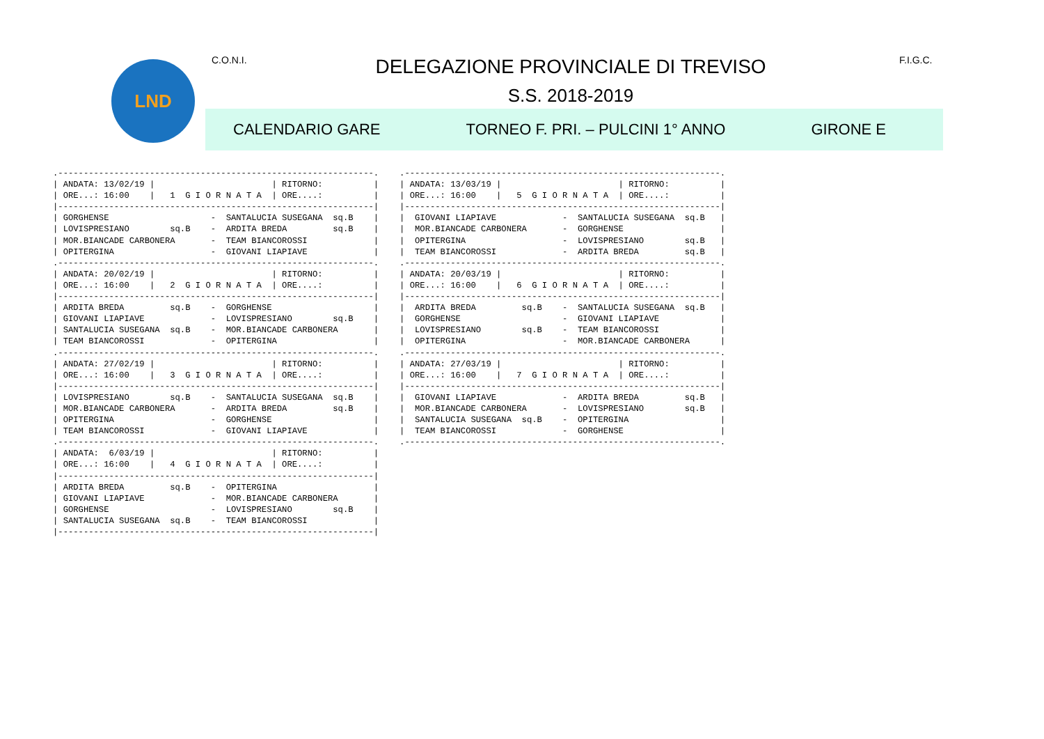LND C.O.N.I. DELEGAZIONE PROVINCIALE DI TREVISO F.I.G.C.
S.S. 2018-2019
CALENDARIO GARE TORNEO F. PRI. – PULCINI 1° ANNO GIRONE E
.--------------------------------------------------------------.
| ANDATA: 13/02/19 |                       | RITORNO:          |
| ORE...: 16:00    |   1  G I O R N A T A  | ORE....:          |
|--------------------------------------------------------------|
| GORGHENSE                    -  SANTALUCIA SUSEGANA  sq.B    |
| LOVISPRESIANO        sq.B    -  ARDITA BREDA         sq.B    |
| MOR.BIANCADE CARBONERA       -  TEAM BIANCOROSSI             |
| OPITERGINA                   -  GIOVANI LIAPIAVE             |
.--------------------------------------------------------------.
| ANDATA: 20/02/19 |                       | RITORNO:          |
| ORE...: 16:00    |   2  G I O R N A T A  | ORE....:          |
|--------------------------------------------------------------|
| ARDITA BREDA         sq.B    -  GORGHENSE                    |
| GIOVANI LIAPIAVE             -  LOVISPRESIANO        sq.B    |
| SANTALUCIA SUSEGANA  sq.B    -  MOR.BIANCADE CARBONERA       |
| TEAM BIANCOROSSI             -  OPITERGINA                   |
.--------------------------------------------------------------.
| ANDATA: 27/02/19 |                       | RITORNO:          |
| ORE...: 16:00    |   3  G I O R N A T A  | ORE....:          |
|--------------------------------------------------------------|
| LOVISPRESIANO        sq.B    -  SANTALUCIA SUSEGANA  sq.B    |
| MOR.BIANCADE CARBONERA       -  ARDITA BREDA         sq.B    |
| OPITERGINA                   -  GORGHENSE                    |
| TEAM BIANCOROSSI             -  GIOVANI LIAPIAVE             |
.--------------------------------------------------------------.
| ANDATA:  6/03/19 |                       | RITORNO:          |
| ORE...: 16:00    |   4  G I O R N A T A  | ORE....:          |
|--------------------------------------------------------------|
| ARDITA BREDA         sq.B    -  OPITERGINA                   |
| GIOVANI LIAPIAVE             -  MOR.BIANCADE CARBONERA       |
| GORGHENSE                    -  LOVISPRESIANO        sq.B    |
| SANTALUCIA SUSEGANA  sq.B    -  TEAM BIANCOROSSI             |
|--------------------------------------------------------------|
.--------------------------------------------------------------.
| ANDATA: 13/03/19 |                       | RITORNO:          |
| ORE...: 16:00    |   5  G I O R N A T A  | ORE....:          |
|--------------------------------------------------------------|
|  GIOVANI LIAPIAVE             -  SANTALUCIA SUSEGANA  sq.B   |
|  MOR.BIANCADE CARBONERA       -  GORGHENSE                   |
|  OPITERGINA                   -  LOVISPRESIANO        sq.B   |
|  TEAM BIANCOROSSI             -  ARDITA BREDA         sq.B   |
.--------------------------------------------------------------.
| ANDATA: 20/03/19 |                       | RITORNO:          |
| ORE...: 16:00    |   6  G I O R N A T A  | ORE....:          |
|--------------------------------------------------------------|
|  ARDITA BREDA         sq.B    -  SANTALUCIA SUSEGANA  sq.B   |
|  GORGHENSE                    -  GIOVANI LIAPIAVE            |
|  LOVISPRESIANO        sq.B    -  TEAM BIANCOROSSI            |
|  OPITERGINA                   -  MOR.BIANCADE CARBONERA      |
.--------------------------------------------------------------.
| ANDATA: 27/03/19 |                       | RITORNO:          |
| ORE...: 16:00    |   7  G I O R N A T A  | ORE....:          |
|--------------------------------------------------------------|
|  GIOVANI LIAPIAVE             -  ARDITA BREDA         sq.B   |
|  MOR.BIANCADE CARBONERA       -  LOVISPRESIANO        sq.B   |
|  SANTALUCIA SUSEGANA  sq.B    -  OPITERGINA                  |
|  TEAM BIANCOROSSI             -  GORGHENSE                   |
.--------------------------------------------------------------.